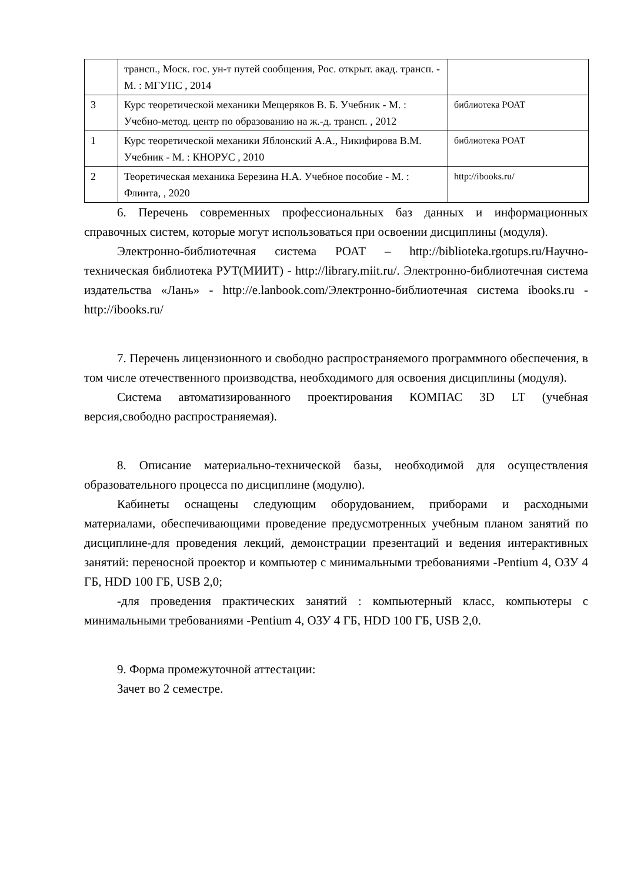| | трансп., Моск. гос. ун-т путей сообщения, Рос. открыт. акад. трансп. - М. : МГУПС , 2014 | |
| 3 | Курс теоретической механики Мещеряков В. Б. Учебник - М. : Учебно-метод. центр по образованию на ж.-д. трансп. , 2012 | библиотека РОАТ |
| 1 | Курс теоретической механики Яблонский А.А., Никифирова В.М. Учебник - М. : КНОРУС , 2010 | библиотека РОАТ |
| 2 | Теоретическая механика Березина Н.А. Учебное пособие - М. : Флинта, , 2020 | http://ibooks.ru/ |
6. Перечень современных профессиональных баз данных и информационных справочных систем, которые могут использоваться при освоении дисциплины (модуля).
Электронно-библиотечная система РОАТ – http://biblioteka.rgotups.ru/Научно-техническая библиотека РУТ(МИИТ) - http://library.miit.ru/. Электронно-библиотечная система издательства «Лань» - http://e.lanbook.com/Электронно-библиотечная система ibooks.ru - http://ibooks.ru/
7. Перечень лицензионного и свободно распространяемого программного обеспечения, в том числе отечественного производства, необходимого для освоения дисциплины (модуля).
Система автоматизированного проектирования КОМПАС 3D LT (учебная версия,свободно распространяемая).
8. Описание материально-технической базы, необходимой для осуществления образовательного процесса по дисциплине (модулю).
Кабинеты оснащены следующим оборудованием, приборами и расходными материалами, обеспечивающими проведение предусмотренных учебным планом занятий по дисциплине-для проведения лекций, демонстрации презентаций и ведения интерактивных занятий: переносной проектор и компьютер с минимальными требованиями -Pentium 4, ОЗУ 4 ГБ, HDD 100 ГБ, USB 2,0;
-для проведения практических занятий : компьютерный класс, компьютеры с минимальными требованиями -Pentium 4, ОЗУ 4 ГБ, HDD 100 ГБ, USB 2,0.
9. Форма промежуточной аттестации:
Зачет во 2 семестре.